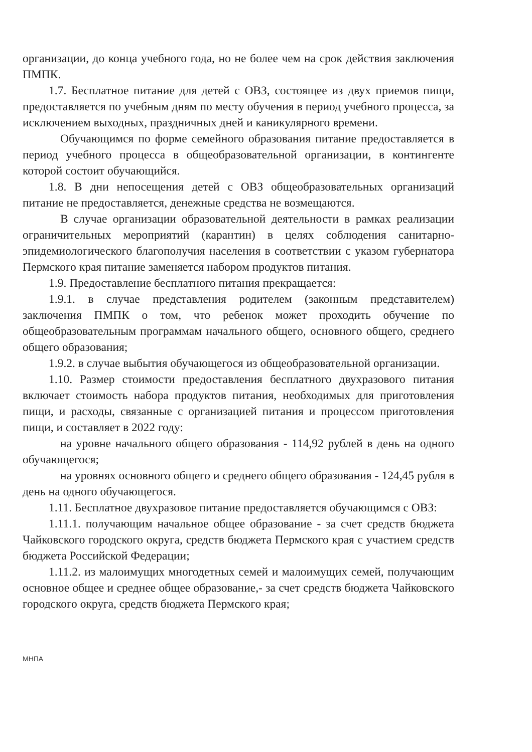организации, до конца учебного года, но не более чем на срок действия заключения ПМПК.
1.7. Бесплатное питание для детей с ОВЗ, состоящее из двух приемов пищи, предоставляется по учебным дням по месту обучения в период учебного процесса, за исключением выходных, праздничных дней и каникулярного времени.
Обучающимся по форме семейного образования питание предоставляется в период учебного процесса в общеобразовательной организации, в контингенте которой состоит обучающийся.
1.8. В дни непосещения детей с ОВЗ общеобразовательных организаций питание не предоставляется, денежные средства не возмещаются.
В случае организации образовательной деятельности в рамках реализации ограничительных мероприятий (карантин) в целях соблюдения санитарно-эпидемиологического благополучия населения в соответствии с указом губернатора Пермского края питание заменяется набором продуктов питания.
1.9. Предоставление бесплатного питания прекращается:
1.9.1. в случае представления родителем (законным представителем) заключения ПМПК о том, что ребенок может проходить обучение по общеобразовательным программам начального общего, основного общего, среднего общего образования;
1.9.2. в случае выбытия обучающегося из общеобразовательной организации.
1.10. Размер стоимости предоставления бесплатного двухразового питания включает стоимость набора продуктов питания, необходимых для приготовления пищи, и расходы, связанные с организацией питания и процессом приготовления пищи, и составляет в 2022 году:
на уровне начального общего образования - 114,92 рублей в день на одного обучающегося;
на уровнях основного общего и среднего общего образования - 124,45 рубля в день на одного обучающегося.
1.11. Бесплатное двухразовое питание предоставляется обучающимся с ОВЗ:
1.11.1. получающим начальное общее образование - за счет средств бюджета Чайковского городского округа, средств бюджета Пермского края с участием средств бюджета Российской Федерации;
1.11.2. из малоимущих многодетных семей и малоимущих семей, получающим основное общее и среднее общее образование,- за счет средств бюджета Чайковского городского округа, средств бюджета Пермского края;
МНПА